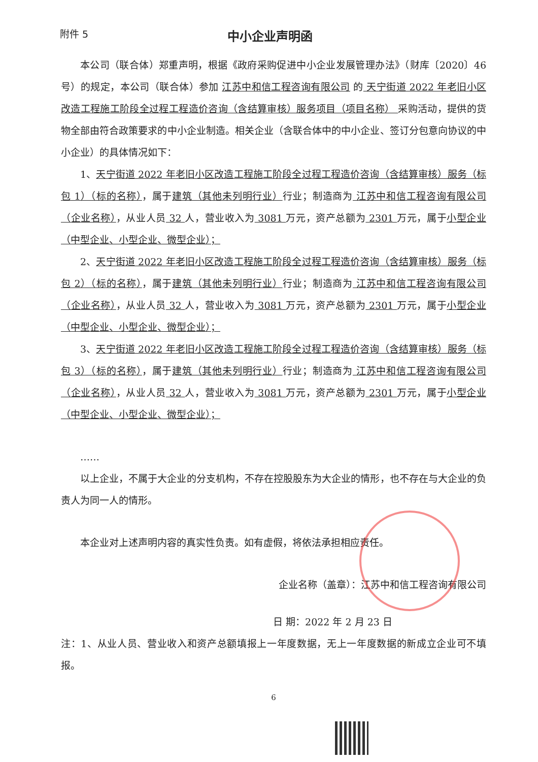附件 5
中小企业声明函
本公司（联合体）郑重声明，根据《政府采购促进中小企业发展管理办法》（财库〔2020〕46 号）的规定，本公司（联合体）参加 江苏中和信工程咨询有限公司 的 天宁街道 2022 年老旧小区改造工程施工阶段全过程工程造价咨询（含结算审核）服务项目（项目名称） 采购活动，提供的货物全部由符合政策要求的中小企业制造。相关企业（含联合体中的中小企业、签订分包意向协议的中小企业）的具体情况如下：
1、天宁街道 2022 年老旧小区改造工程施工阶段全过程工程造价咨询（含结算审核）服务（标包 1）（标的名称），属于建筑（其他未列明行业）行业；制造商为 江苏中和信工程咨询有限公司（企业名称），从业人员 32 人，营业收入为 3081 万元，资产总额为 2301 万元，属于小型企业（中型企业、小型企业、微型企业）；
2、天宁街道 2022 年老旧小区改造工程施工阶段全过程工程造价咨询（含结算审核）服务（标包 2）（标的名称），属于建筑（其他未列明行业）行业；制造商为 江苏中和信工程咨询有限公司（企业名称），从业人员 32 人，营业收入为 3081 万元，资产总额为 2301 万元，属于小型企业（中型企业、小型企业、微型企业）；
3、天宁街道 2022 年老旧小区改造工程施工阶段全过程工程造价咨询（含结算审核）服务（标包 3）（标的名称），属于建筑（其他未列明行业）行业；制造商为 江苏中和信工程咨询有限公司（企业名称），从业人员 32 人，营业收入为 3081 万元，资产总额为 2301 万元，属于小型企业（中型企业、小型企业、微型企业）；
……
以上企业，不属于大企业的分支机构，不存在控股股东为大企业的情形，也不存在与大企业的负责人为同一人的情形。
本企业对上述声明内容的真实性负责。如有虚假，将依法承担相应责任。
企业名称（盖章）：江苏中和信工程咨询有限公司
日 期：2022 年 2 月 23 日
注：1、从业人员、营业收入和资产总额填报上一年度数据，无上一年度数据的新成立企业可不填报。
6